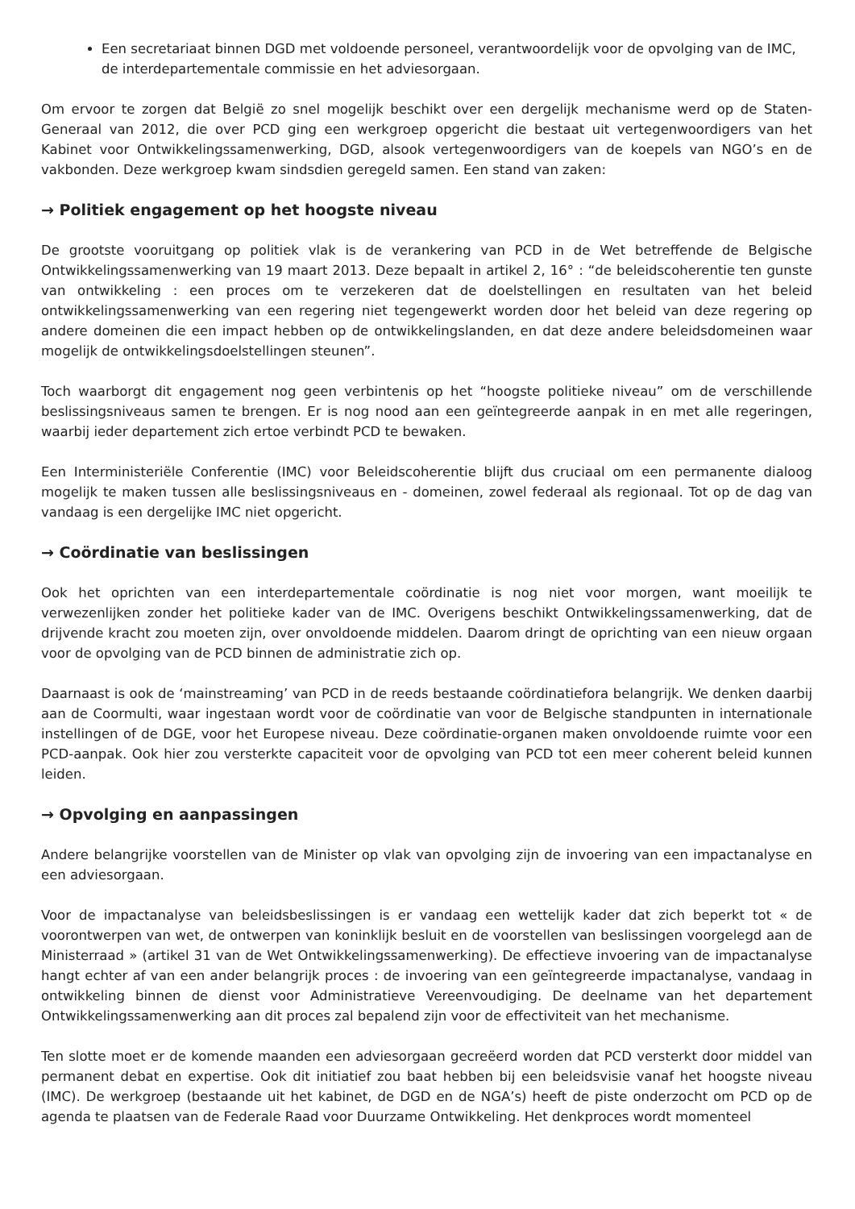Een secretariaat binnen DGD met voldoende personeel, verantwoordelijk voor de opvolging van de IMC, de interdepartementale commissie en het adviesorgaan.
Om ervoor te zorgen dat België zo snel mogelijk beschikt over een dergelijk mechanisme werd op de Staten-Generaal van 2012, die over PCD ging een werkgroep opgericht die bestaat uit vertegenwoordigers van het Kabinet voor Ontwikkelingssamenwerking, DGD, alsook vertegenwoordigers van de koepels van NGO’s en de vakbonden. Deze werkgroep kwam sindsdien geregeld samen. Een stand van zaken:
→ Politiek engagement op het hoogste niveau
De grootste vooruitgang op politiek vlak is de verankering van PCD in de Wet betreffende de Belgische Ontwikkelingssamenwerking van 19 maart 2013. Deze bepaalt in artikel 2, 16° : “de beleidscoherentie ten gunste van ontwikkeling : een proces om te verzekeren dat de doelstellingen en resultaten van het beleid ontwikkelingssamenwerking van een regering niet tegengewerkt worden door het beleid van deze regering op andere domeinen die een impact hebben op de ontwikkelingslanden, en dat deze andere beleidsdomeinen waar mogelijk de ontwikkelingsdoelstellingen steunen”.
Toch waarborgt dit engagement nog geen verbintenis op het “hoogste politieke niveau” om de verschillende beslissingsniveaus samen te brengen. Er is nog nood aan een geïntegreerde aanpak in en met alle regeringen, waarbij ieder departement zich ertoe verbindt PCD te bewaken.
Een Interministeriële Conferentie (IMC) voor Beleidscoherentie blijft dus cruciaal om een permanente dialoog mogelijk te maken tussen alle beslissingsniveaus en - domeinen, zowel federaal als regionaal. Tot op de dag van vandaag is een dergelijke IMC niet opgericht.
→ Coördinatie van beslissingen
Ook het oprichten van een interdepartementale coördinatie is nog niet voor morgen, want moeilijk te verwezenlijken zonder het politieke kader van de IMC. Overigens beschikt Ontwikkelingssamenwerking, dat de drijvende kracht zou moeten zijn, over onvoldoende middelen. Daarom dringt de oprichting van een nieuw orgaan voor de opvolging van de PCD binnen de administratie zich op.
Daarnaast is ook de ‘mainstreaming’ van PCD in de reeds bestaande coördinatiefora belangrijk. We denken daarbij aan de Coormulti, waar ingestaan wordt voor de coördinatie van voor de Belgische standpunten in internationale instellingen of de DGE, voor het Europese niveau. Deze coördinatie-organen maken onvoldoende ruimte voor een PCD-aanpak. Ook hier zou versterkte capaciteit voor de opvolging van PCD tot een meer coherent beleid kunnen leiden.
→ Opvolging en aanpassingen
Andere belangrijke voorstellen van de Minister op vlak van opvolging zijn de invoering van een impactanalyse en een adviesorgaan.
Voor de impactanalyse van beleidsbeslissingen is er vandaag een wettelijk kader dat zich beperkt tot « de voorontwerpen van wet, de ontwerpen van koninklijk besluit en de voorstellen van beslissingen voorgelegd aan de Ministerraad » (artikel 31 van de Wet Ontwikkelingssamenwerking). De effectieve invoering van de impactanalyse hangt echter af van een ander belangrijk proces : de invoering van een geïntegreerde impactanalyse, vandaag in ontwikkeling binnen de dienst voor Administratieve Vereenvoudiging. De deelname van het departement Ontwikkelingssamenwerking aan dit proces zal bepalend zijn voor de effectiviteit van het mechanisme.
Ten slotte moet er de komende maanden een adviesorgaan gecreëerd worden dat PCD versterkt door middel van permanent debat en expertise. Ook dit initiatief zou baat hebben bij een beleidsvisie vanaf het hoogste niveau (IMC). De werkgroep (bestaande uit het kabinet, de DGD en de NGA’s) heeft de piste onderzocht om PCD op de agenda te plaatsen van de Federale Raad voor Duurzame Ontwikkeling. Het denkproces wordt momenteel